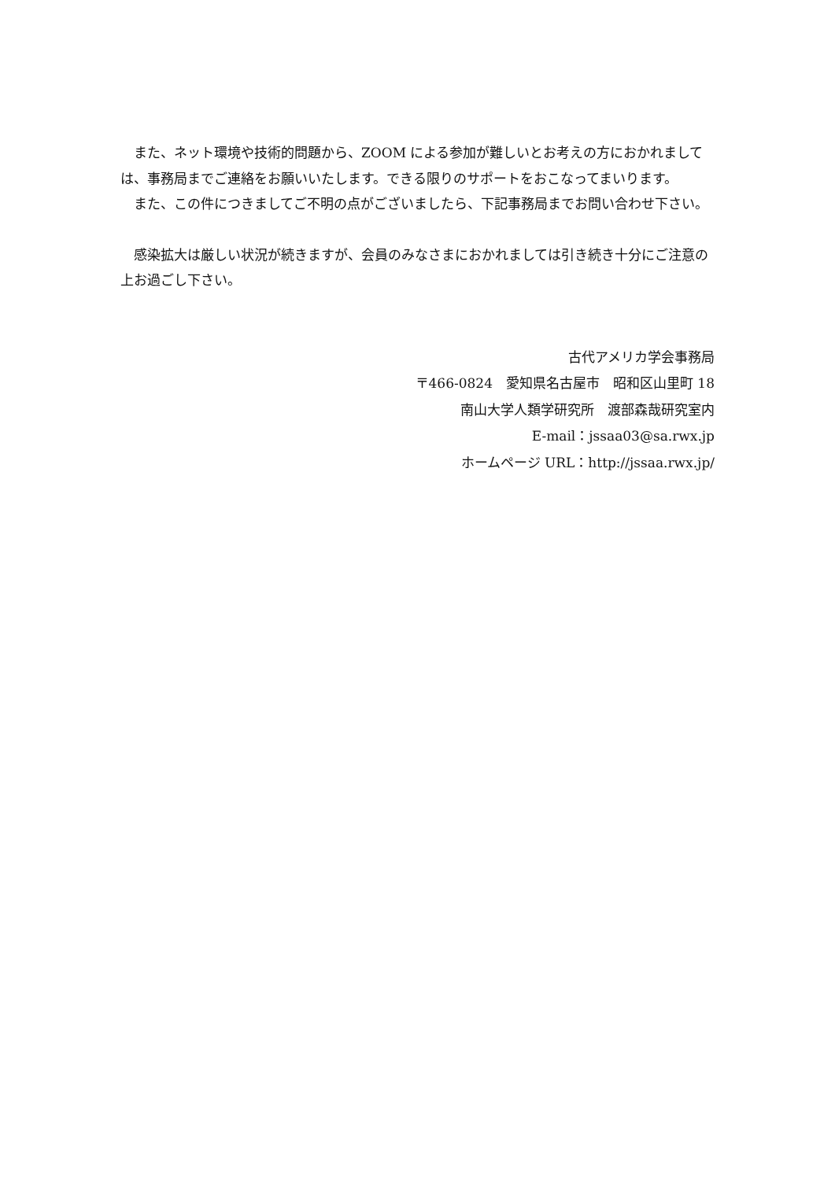また、ネット環境や技術的問題から、ZOOM による参加が難しいとお考えの方におかれましては、事務局までご連絡をお願いいたします。できる限りのサポートをおこなってまいります。
また、この件につきましてご不明の点がございましたら、下記事務局までお問い合わせ下さい。
感染拡大は厳しい状況が続きますが、会員のみなさまにおかれましては引き続き十分にご注意の上お過ごし下さい。
古代アメリカ学会事務局
〒466-0824　愛知県名古屋市　昭和区山里町 18
南山大学人類学研究所　渡部森哉研究室内
E-mail：jssaa03@sa.rwx.jp
ホームページ URL：http://jssaa.rwx.jp/